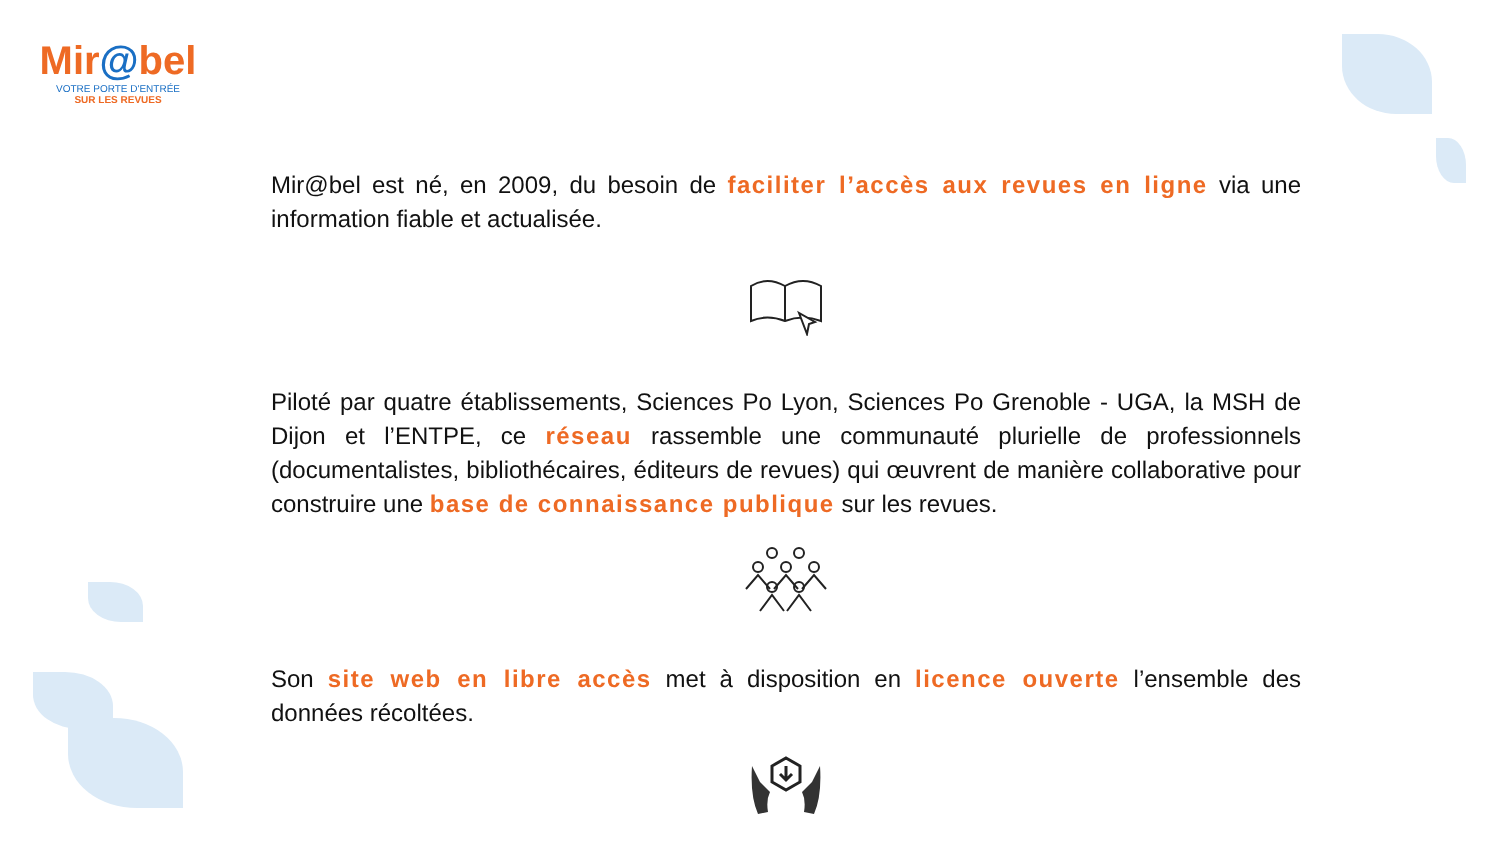Mir@bel
VOTRE PORTE D'ENTRÉE
SUR LES REVUES
Mir@bel est né, en 2009, du besoin de faciliter l’accès aux revues en ligne via une information fiable et actualisée.
Piloté par quatre établissements, Sciences Po Lyon, Sciences Po Grenoble - UGA, la MSH de Dijon et l’ENTPE, ce réseau rassemble une communauté plurielle de professionnels (documentalistes, bibliothécaires, éditeurs de revues) qui œuvrent de manière collaborative pour construire une base de connaissance publique sur les revues.
Son site web en libre accès met à disposition en licence ouverte l’ensemble des données récoltées.